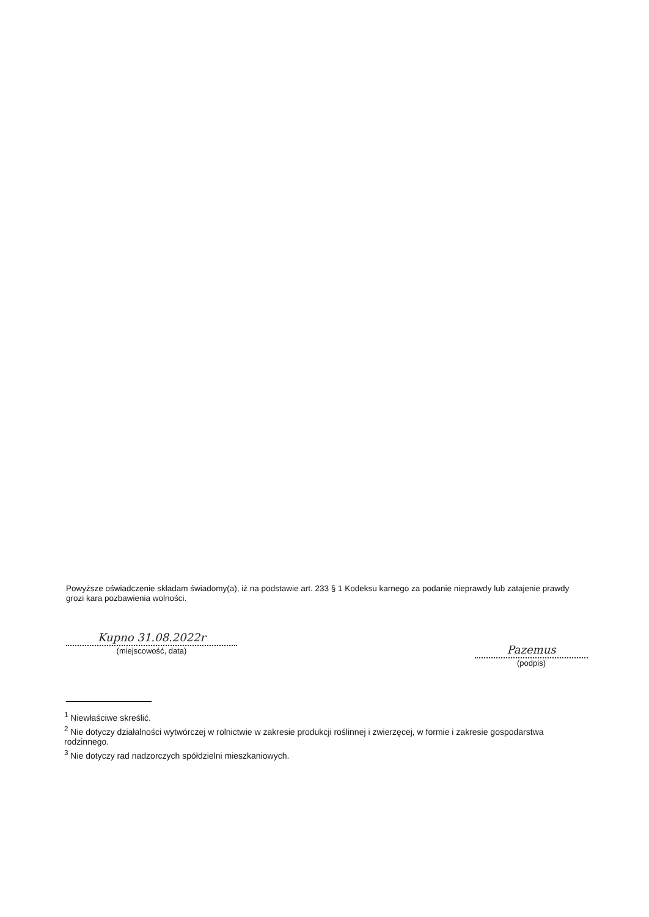Powyższe oświadczenie składam świadomy(a), iż na podstawie art. 233 § 1 Kodeksu karnego za podanie nieprawdy lub zatajenie prawdy grozi kara pozbawienia wolności.
Kupno 31.08.2022r
(miejscowość, data)
Pazemus
(podpis)
<sup>1</sup> Niewłaściwe skreślić.
<sup>2</sup> Nie dotyczy działalności wytwórczej w rolnictwie w zakresie produkcji roślinnej i zwierzęcej, w formie i zakresie gospodarstwa rodzinnego.
<sup>3</sup> Nie dotyczy rad nadzorczych spółdzielni mieszkaniowych.